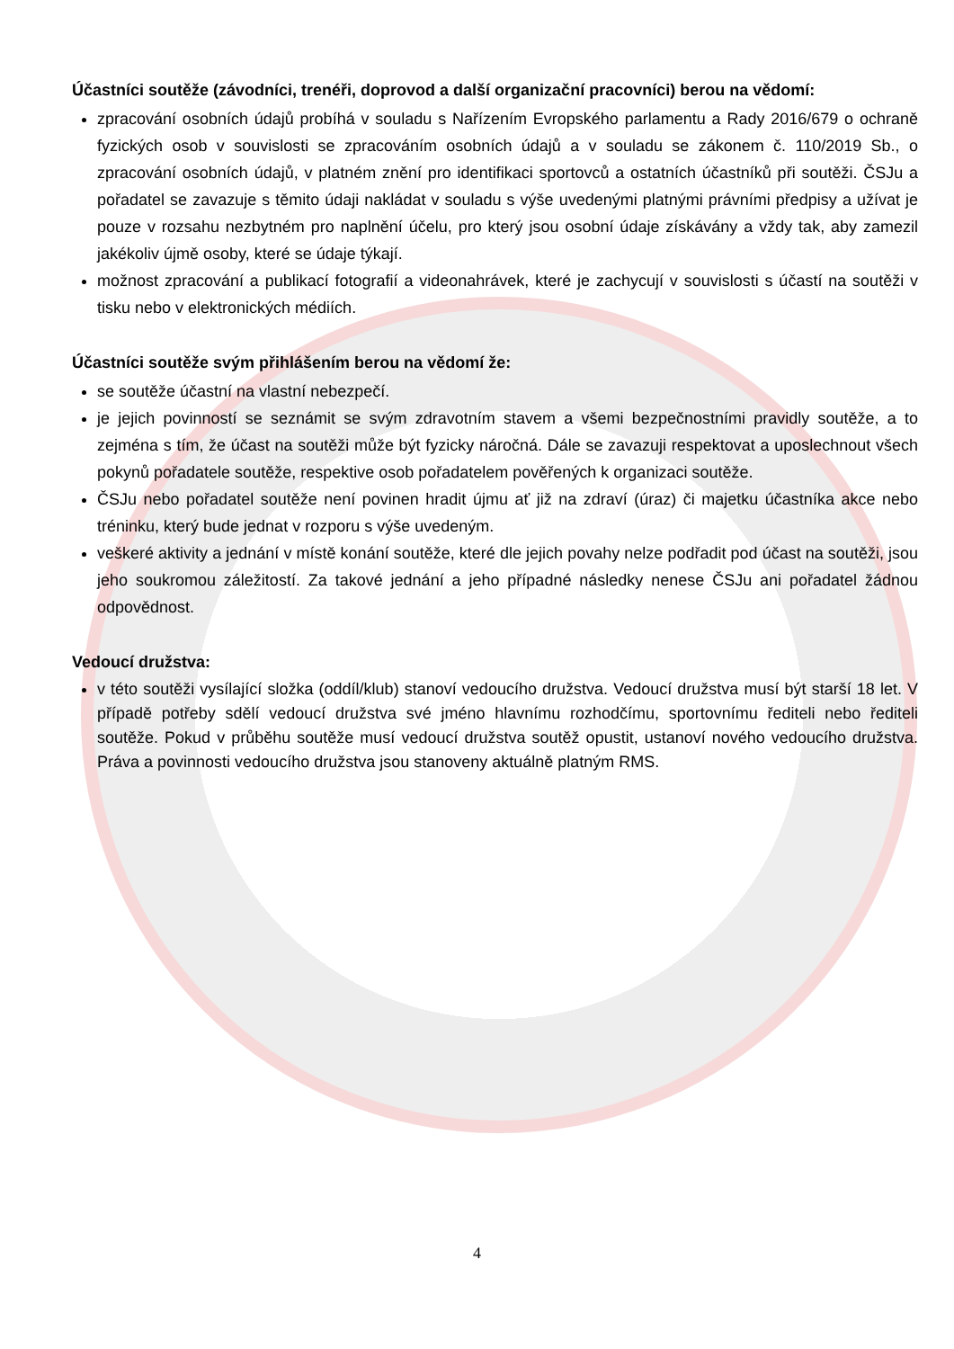Účastníci soutěže (závodníci, trenéři, doprovod a další organizační pracovníci) berou na vědomí:
zpracování osobních údajů probíhá v souladu s Nařízením Evropského parlamentu a Rady 2016/679 o ochraně fyzických osob v souvislosti se zpracováním osobních údajů a v souladu se zákonem č. 110/2019 Sb., o zpracování osobních údajů, v platném znění pro identifikaci sportovců a ostatních účastníků při soutěži. ČSJu a pořadatel se zavazuje s těmito údaji nakládat v souladu s výše uvedenými platnými právními předpisy a užívat je pouze v rozsahu nezbytném pro naplnění účelu, pro který jsou osobní údaje získávány a vždy tak, aby zamezil jakékoliv újmě osoby, které se údaje týkají.
možnost zpracování a publikací fotografií a videonahrávek, které je zachycují v souvislosti s účastí na soutěži v tisku nebo v elektronických médiích.
Účastníci soutěže svým přihlášením berou na vědomí že:
se soutěže účastní na vlastní nebezpečí.
je jejich povinností se seznámit se svým zdravotním stavem a všemi bezpečnostními pravidly soutěže, a to zejména s tím, že účast na soutěži může být fyzicky náročná. Dále se zavazuji respektovat a uposlechnout všech pokynů pořadatele soutěže, respektive osob pořadatelem pověřených k organizaci soutěže.
ČSJu nebo pořadatel soutěže není povinen hradit újmu ať již na zdraví (úraz) či majetku účastníka akce nebo tréninku, který bude jednat v rozporu s výše uvedeným.
veškeré aktivity a jednání v místě konání soutěže, které dle jejich povahy nelze podřadit pod účast na soutěži, jsou jeho soukromou záležitostí. Za takové jednání a jeho případné následky nenese ČSJu ani pořadatel žádnou odpovědnost.
Vedoucí družstva:
v této soutěži vysílající složka (oddíl/klub) stanoví vedoucího družstva. Vedoucí družstva musí být starší 18 let. V případě potřeby sdělí vedoucí družstva své jméno hlavnímu rozhodčímu, sportovnímu řediteli nebo řediteli soutěže. Pokud v průběhu soutěže musí vedoucí družstva soutěž opustit, ustanoví nového vedoucího družstva. Práva a povinnosti vedoucího družstva jsou stanoveny aktuálně platným RMS.
4